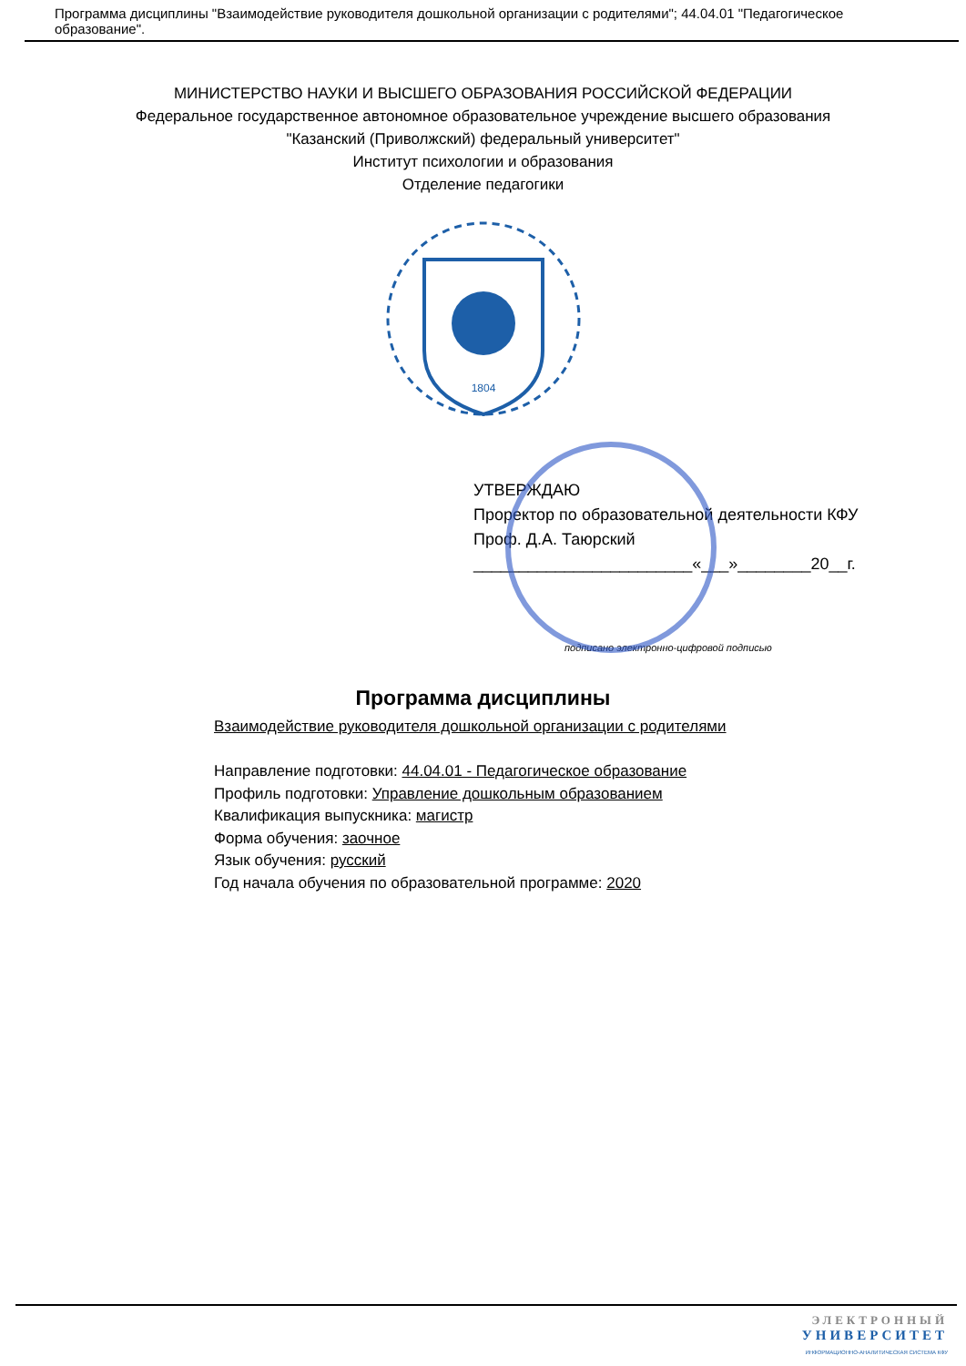Программа дисциплины "Взаимодействие руководителя дошкольной организации с родителями"; 44.04.01 "Педагогическое образование".
МИНИСТЕРСТВО НАУКИ И ВЫСШЕГО ОБРАЗОВАНИЯ РОССИЙСКОЙ ФЕДЕРАЦИИ
Федеральное государственное автономное образовательное учреждение высшего образования
"Казанский (Приволжский) федеральный университет"
Институт психологии и образования
Отделение педагогики
1804
УТВЕРЖДАЮ
Проректор по образовательной деятельности КФУ
Проф. Д.А. Таюрский
________________________«___»________20__г.
подписано электронно-цифровой подписью
Программа дисциплины
Взаимодействие руководителя дошкольной организации с родителями
Направление подготовки: 44.04.01 - Педагогическое образование
Профиль подготовки: Управление дошкольным образованием
Квалификация выпускника: магистр
Форма обучения: заочное
Язык обучения: русский
Год начала обучения по образовательной программе: 2020
ЭЛЕКТРОННЫЙ
УНИВЕРСИТЕТ
ИНФОРМАЦИОННО-АНАЛИТИЧЕСКАЯ СИСТЕМА КФУ